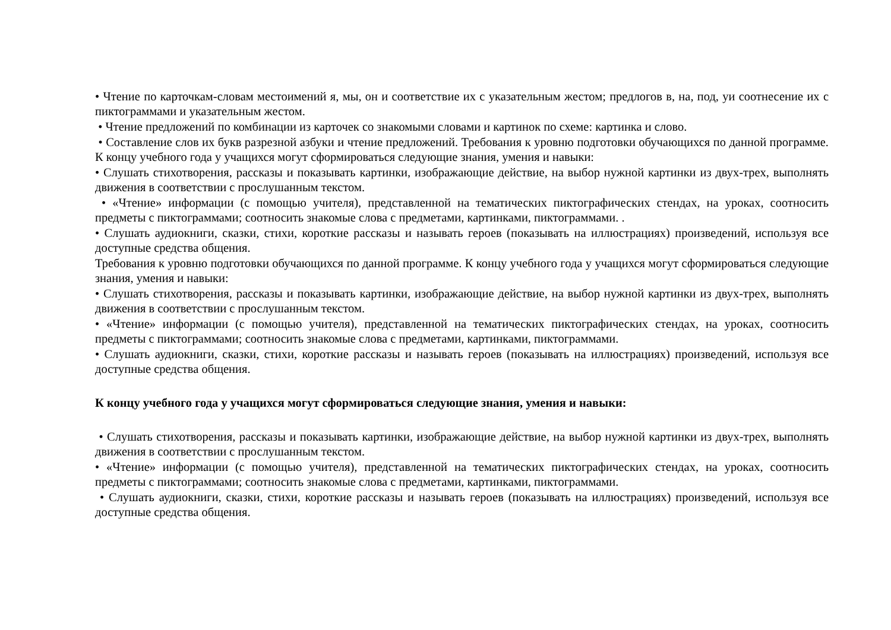• Чтение по карточкам-словам местоимений я, мы, он и соответствие их с указательным жестом; предлогов в, на, под, уи соотнесение их с пиктограммами и указательным жестом.
• Чтение предложений по комбинации из карточек со знакомыми словами и картинок по схеме: картинка и слово.
• Составление слов их букв разрезной азбуки и чтение предложений. Требования к уровню подготовки обучающихся по данной программе. К концу учебного года у учащихся могут сформироваться следующие знания, умения и навыки:
• Слушать стихотворения, рассказы и показывать картинки, изображающие действие, на выбор нужной картинки из двух-трех, выполнять движения в соответствии с прослушанным текстом.
• «Чтение» информации (с помощью учителя), представленной на тематических пиктографических стендах, на уроках, соотносить предметы с пиктограммами; соотносить знакомые слова с предметами, картинками, пиктограммами. .
• Слушать аудиокниги, сказки, стихи, короткие рассказы и называть героев (показывать на иллюстрациях) произведений, используя все доступные средства общения.
Требования к уровню подготовки обучающихся по данной программе. К концу учебного года у учащихся могут сформироваться следующие знания, умения и навыки:
• Слушать стихотворения, рассказы и показывать картинки, изображающие действие, на выбор нужной картинки из двух-трех, выполнять движения в соответствии с прослушанным текстом.
• «Чтение» информации (с помощью учителя), представленной на тематических пиктографических стендах, на уроках, соотносить предметы с пиктограммами; соотносить знакомые слова с предметами, картинками, пиктограммами.
• Слушать аудиокниги, сказки, стихи, короткие рассказы и называть героев (показывать на иллюстрациях) произведений, используя все доступные средства общения.
К концу учебного года у учащихся могут сформироваться следующие знания, умения и навыки:
• Слушать стихотворения, рассказы и показывать картинки, изображающие действие, на выбор нужной картинки из двух-трех, выполнять движения в соответствии с прослушанным текстом.
• «Чтение» информации (с помощью учителя), представленной на тематических пиктографических стендах, на уроках, соотносить предметы с пиктограммами; соотносить знакомые слова с предметами, картинками, пиктограммами.
• Слушать аудиокниги, сказки, стихи, короткие рассказы и называть героев (показывать на иллюстрациях) произведений, используя все доступные средства общения.